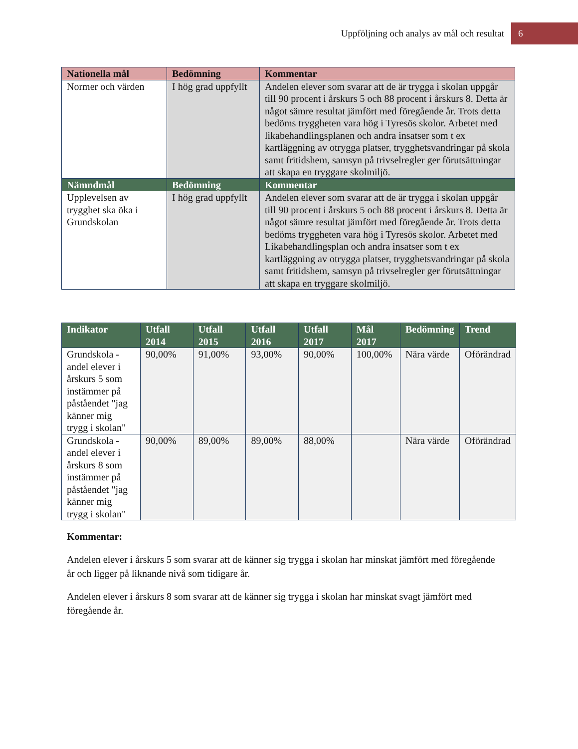Uppföljning och analys av mål och resultat 6
| Nationella mål | Bedömning | Kommentar |
| --- | --- | --- |
| Normer och värden | I hög grad uppfyllt | Andelen elever som svarar att de är trygga i skolan uppgår till 90 procent i årskurs 5 och 88 procent i årskurs 8. Detta är något sämre resultat jämfört med föregående år. Trots detta bedöms tryggheten vara hög i Tyresös skolor. Arbetet med likabehandlingsplanen och andra insatser som t ex kartläggning av otrygga platser, trygghetsvandringar på skola samt fritidshem, samsyn på trivselregler ger förutsättningar att skapa en tryggare skolmiljö. |
| Nämndmål | Bedömning | Kommentar |
| Upplevelsen av trygghet ska öka i Grundskolan | I hög grad uppfyllt | Andelen elever som svarar att de är trygga i skolan uppgår till 90 procent i årskurs 5 och 88 procent i årskurs 8. Detta är något sämre resultat jämfört med föregående år. Trots detta bedöms tryggheten vara hög i Tyresös skolor. Arbetet med Likabehandlingsplan och andra insatser som t ex kartläggning av otrygga platser, trygghetsvandringar på skola samt fritidshem, samsyn på trivselregler ger förutsättningar att skapa en tryggare skolmiljö. |
| Indikator | Utfall 2014 | Utfall 2015 | Utfall 2016 | Utfall 2017 | Mål 2017 | Bedömning | Trend |
| --- | --- | --- | --- | --- | --- | --- | --- |
| Grundskola - andel elever i årskurs 5 som instämmer på påståendet "jag känner mig trygg i skolan" | 90,00% | 91,00% | 93,00% | 90,00% | 100,00% | Nära värde | Oförändrad |
| Grundskola - andel elever i årskurs 8 som instämmer på påståendet "jag känner mig trygg i skolan" | 90,00% | 89,00% | 89,00% | 88,00% | | Nära värde | Oförändrad |
Kommentar:
Andelen elever i årskurs 5 som svarar att de känner sig trygga i skolan har minskat jämfört med föregående år och ligger på liknande nivå som tidigare år.
Andelen elever i årskurs 8 som svarar att de känner sig trygga i skolan har minskat svagt jämfört med föregående år.